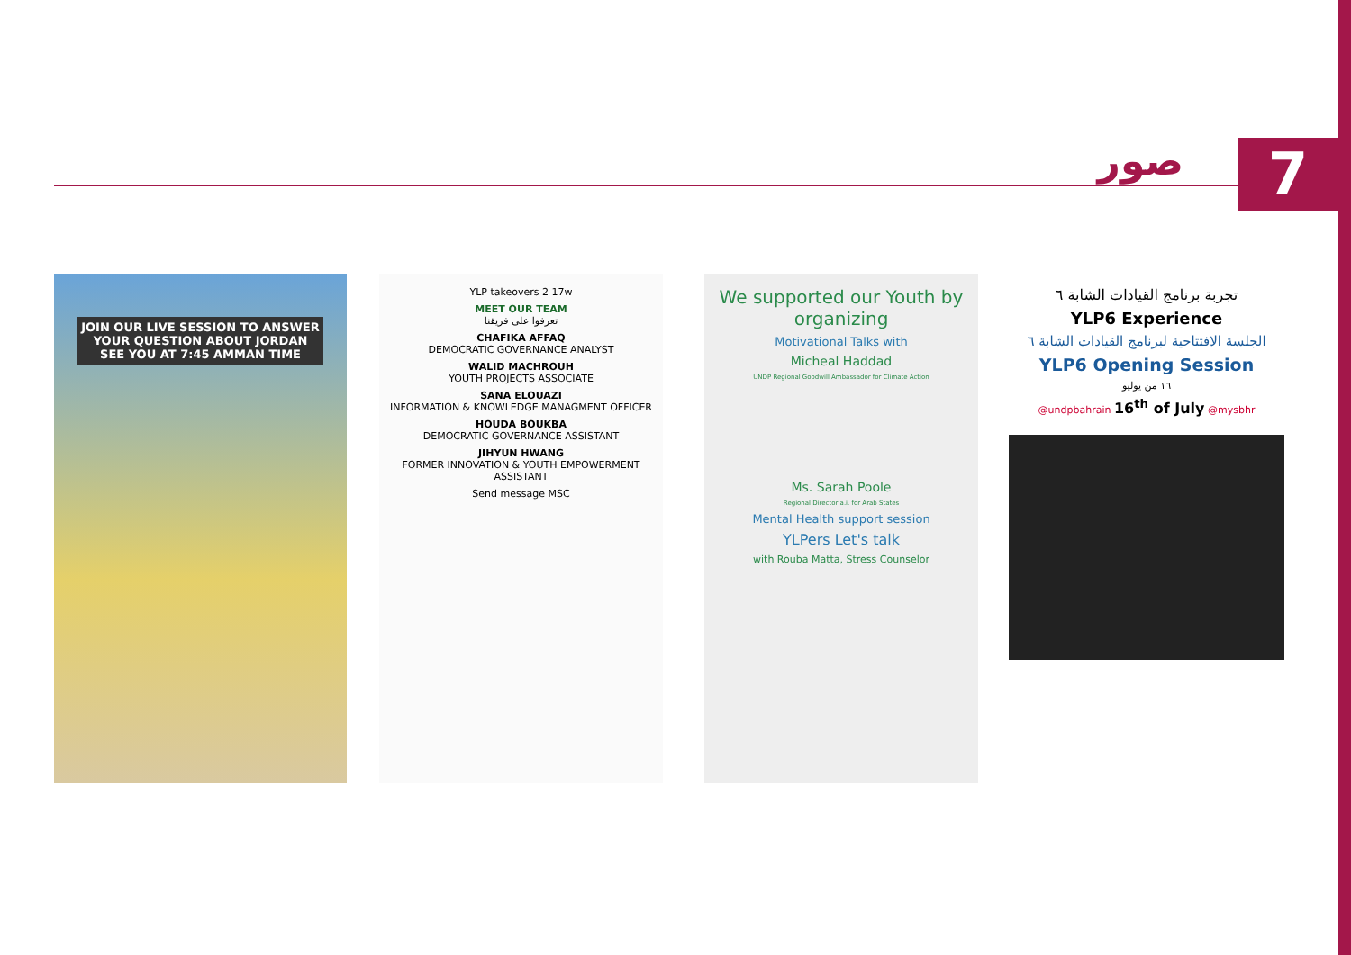صور
7
JOIN OUR LIVE SESSION TO ANSWER
YOUR QUESTION ABOUT JORDAN
SEE YOU AT 7:45 AMMAN TIME
YLP takeovers 2 17w
MEET OUR TEAM
تعرفوا على فريقنا
CHAFIKA AFFAQ
DEMOCRATIC GOVERNANCE ANALYST
WALID MACHROUH
YOUTH PROJECTS ASSOCIATE
SANA ELOUAZI
INFORMATION & KNOWLEDGE MANAGMENT OFFICER
HOUDA BOUKBA
DEMOCRATIC GOVERNANCE ASSISTANT
JIHYUN HWANG
FORMER INNOVATION & YOUTH EMPOWERMENT ASSISTANT
Send message MSC
We supported our Youth by organizing
Motivational Talks with
Micheal Haddad
UNDP Regional Goodwill Ambassador for Climate Action
Ms. Sarah Poole
Regional Director a.i. for Arab States
Mental Health support session
YLPers Let's talk
with Rouba Matta, Stress Counselor
تجربة برنامج القيادات الشابة ٦
YLP6 Experience
الجلسة الافتتاحية لبرنامج القيادات الشابة ٦
YLP6 Opening Session
١٦ من يوليو
@undpbahrain 16<sup>th</sup> of July @mysbhr